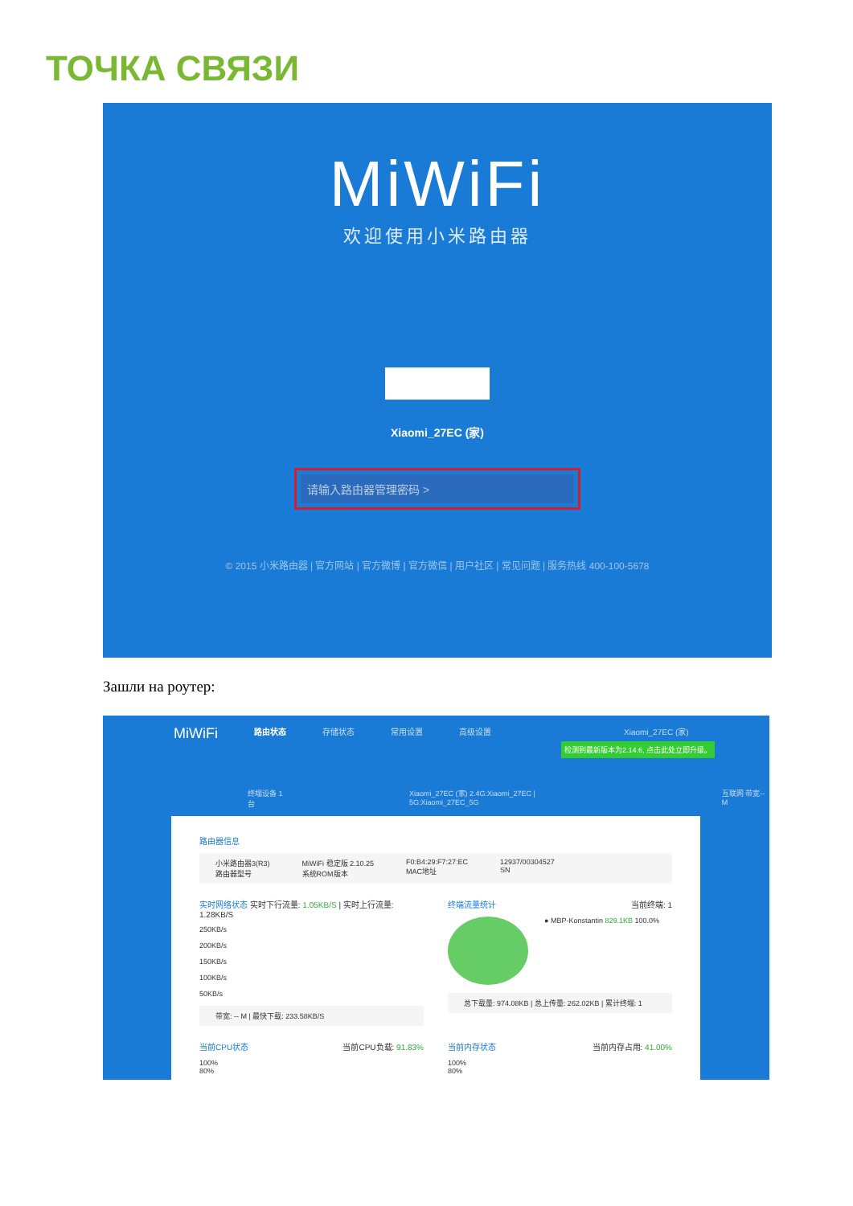ТОЧКА СВЯЗИ
MiWiFi
欢迎使用小米路由器
Xiaomi_27EC (家)
请输入路由器管理密码 >
© 2015 小米路由器 | 官方网站 | 官方微博 | 官方微信 | 用户社区 | 常见问题 | 服务热线 400-100-5678
Зашли на роутер:
MiWiFi 路由状态 存储状态 常用设置 高级设置 Xiaomi_27EC (家)
检测到最新版本为2.14.6, 点击此处立即升级。
终端设备 1台 Xiaomi_27EC (家) 2.4G:Xiaomi_27EC | 5G:Xiaomi_27EC_5G 互联网 带宽--M
路由器信息
小米路由器3(R3)
路由器型号 MiWiFi 稳定版 2.10.25
系统ROM版本 F0:B4:29:F7:27:EC
MAC地址 12937/00304527
SN
实时网络状态 实时下行流量: 1.05KB/S | 实时上行流量: 1.28KB/S
250KB/s
200KB/s
150KB/s
100KB/s
50KB/s
带宽: -- M | 最快下载: 233.58KB/S
终端流量统计 当前终端: 1
● MBP-Konstantin 829.1KB 100.0%
总下载量: 974.08KB | 总上传量: 262.02KB | 累计终端: 1
当前CPU状态 当前CPU负载: 91.83%
100%
80%
当前内存状态 当前内存占用: 41.00%
100%
80%